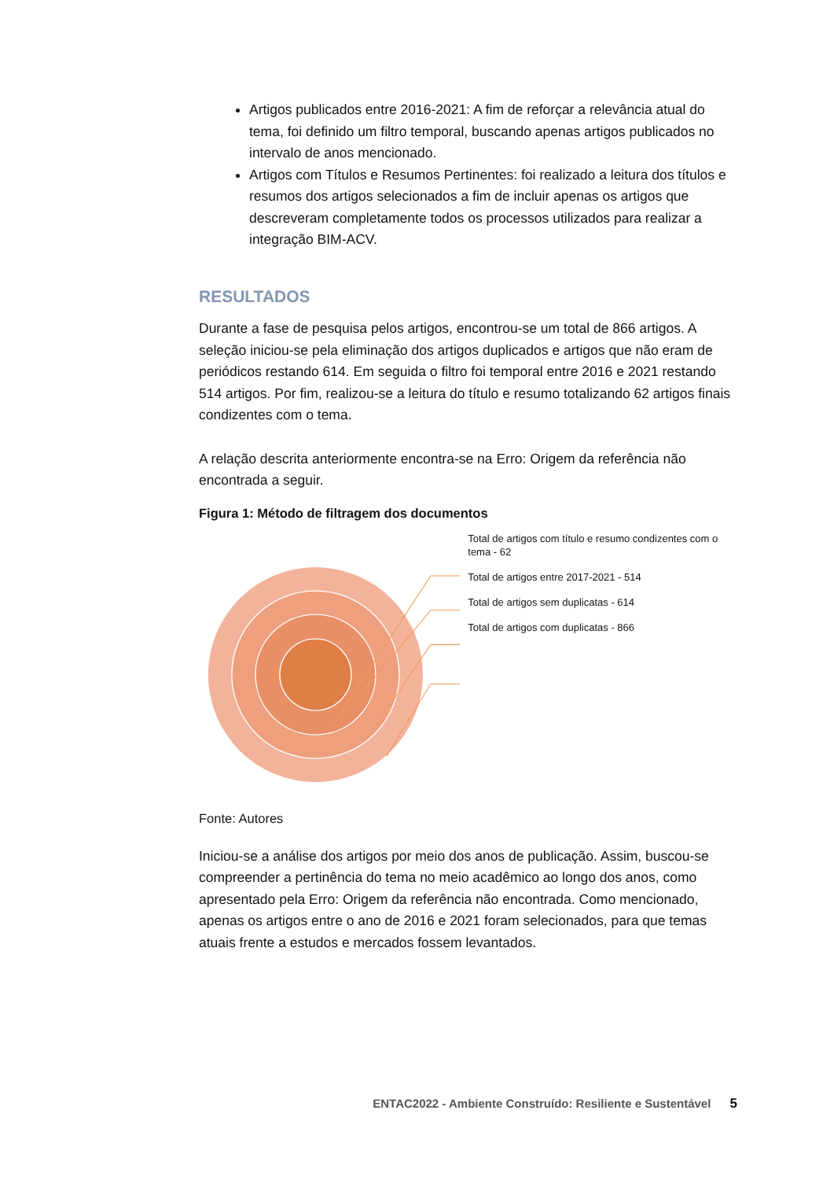Artigos publicados entre 2016-2021: A fim de reforçar a relevância atual do tema, foi definido um filtro temporal, buscando apenas artigos publicados no intervalo de anos mencionado.
Artigos com Títulos e Resumos Pertinentes: foi realizado a leitura dos títulos e resumos dos artigos selecionados a fim de incluir apenas os artigos que descreveram completamente todos os processos utilizados para realizar a integração BIM-ACV.
RESULTADOS
Durante a fase de pesquisa pelos artigos, encontrou-se um total de 866 artigos. A seleção iniciou-se pela eliminação dos artigos duplicados e artigos que não eram de periódicos restando 614. Em seguida o filtro foi temporal entre 2016 e 2021 restando 514 artigos. Por fim, realizou-se a leitura do título e resumo totalizando 62 artigos finais condizentes com o tema.
A relação descrita anteriormente encontra-se na Erro: Origem da referência não encontrada a seguir.
Figura 1: Método de filtragem dos documentos
Total de artigos com título e resumo condizentes com o tema - 62
Total de artigos entre 2017-2021 - 514
Total de artigos sem duplicatas - 614
Total de artigos com duplicatas - 866
Fonte: Autores
Iniciou-se a análise dos artigos por meio dos anos de publicação. Assim, buscou-se compreender a pertinência do tema no meio acadêmico ao longo dos anos, como apresentado pela Erro: Origem da referência não encontrada. Como mencionado, apenas os artigos entre o ano de 2016 e 2021 foram selecionados, para que temas atuais frente a estudos e mercados fossem levantados.
ENTAC2022 - Ambiente Construído: Resiliente e Sustentável 5